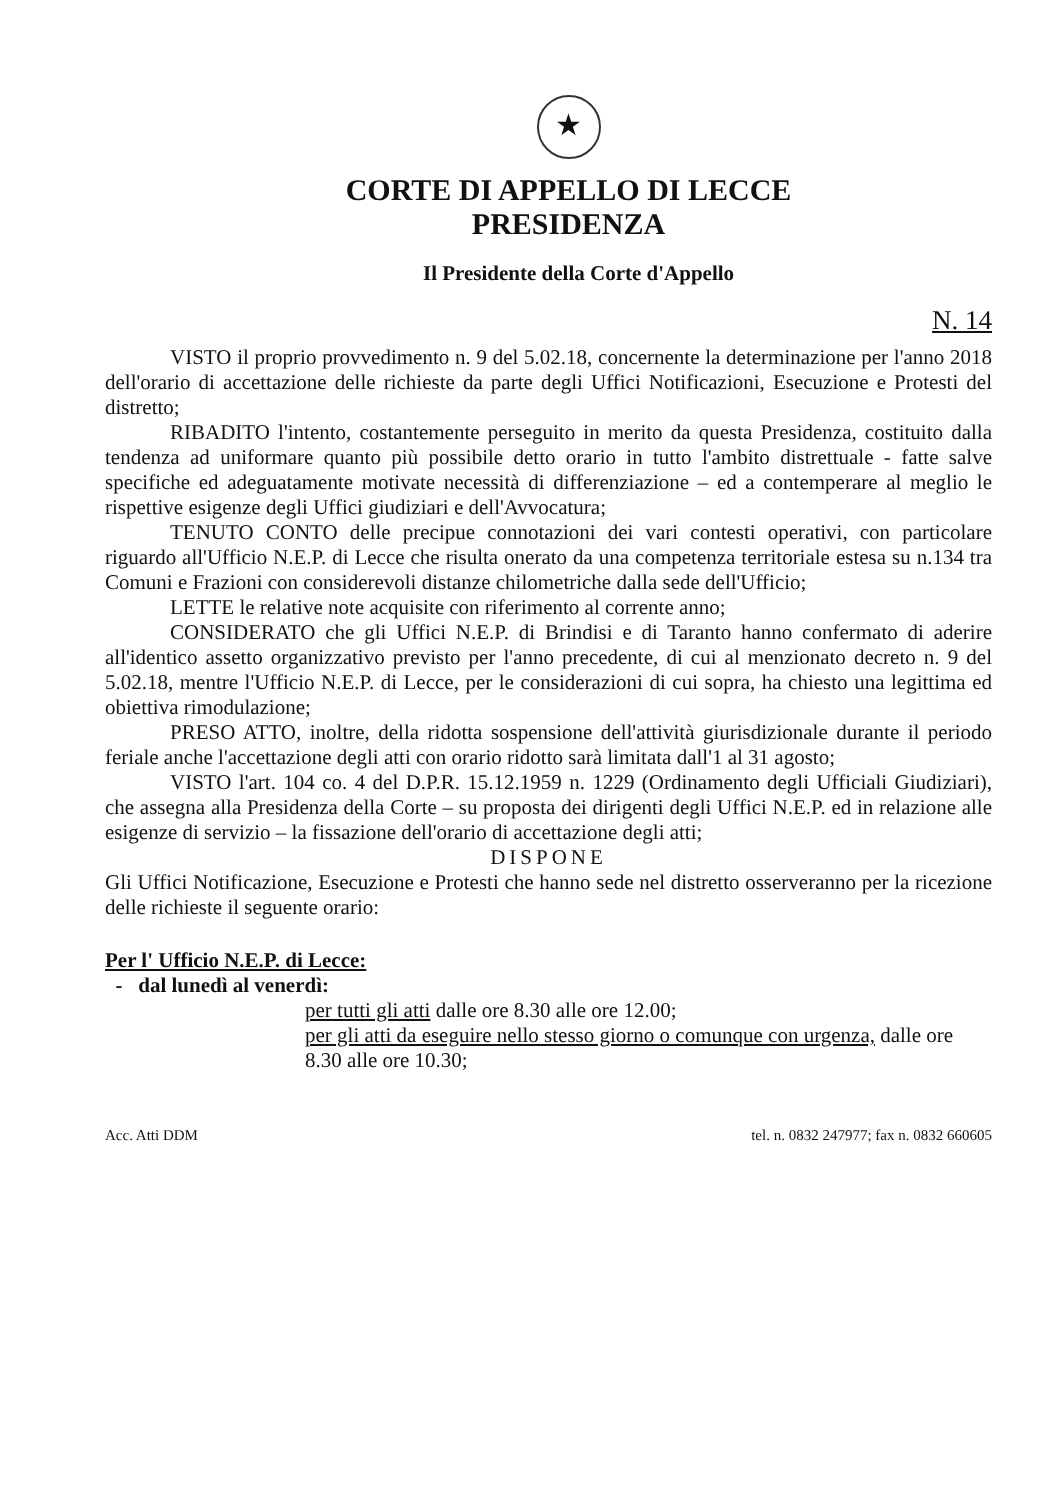★
CORTE DI APPELLO DI LECCE
PRESIDENZA
Il Presidente della Corte d'Appello
N. 14
VISTO il proprio provvedimento n. 9 del 5.02.18, concernente la determinazione per l'anno 2018 dell'orario di accettazione delle richieste da parte degli Uffici Notificazioni, Esecuzione e Protesti del distretto;
RIBADITO l'intento, costantemente perseguito in merito da questa Presidenza, costituito dalla tendenza ad uniformare quanto più possibile detto orario in tutto l'ambito distrettuale - fatte salve specifiche ed adeguatamente motivate necessità di differenziazione – ed a contemperare al meglio le rispettive esigenze degli Uffici giudiziari e dell'Avvocatura;
TENUTO CONTO delle precipue connotazioni dei vari contesti operativi, con particolare riguardo all'Ufficio N.E.P. di Lecce che risulta onerato da una competenza territoriale estesa su n.134 tra Comuni e Frazioni con considerevoli distanze chilometriche dalla sede dell'Ufficio;
LETTE le relative note acquisite con riferimento al corrente anno;
CONSIDERATO che gli Uffici N.E.P. di Brindisi e di Taranto hanno confermato di aderire all'identico assetto organizzativo previsto per l'anno precedente, di cui al menzionato decreto n. 9 del 5.02.18, mentre l'Ufficio N.E.P. di Lecce, per le considerazioni di cui sopra, ha chiesto una legittima ed obiettiva rimodulazione;
PRESO ATTO, inoltre, della ridotta sospensione dell'attività giurisdizionale durante il periodo feriale anche l'accettazione degli atti con orario ridotto sarà limitata dall'1 al 31 agosto;
VISTO l'art. 104 co. 4 del D.P.R. 15.12.1959 n. 1229 (Ordinamento degli Ufficiali Giudiziari), che assegna alla Presidenza della Corte – su proposta dei dirigenti degli Uffici N.E.P. ed in relazione alle esigenze di servizio – la fissazione dell'orario di accettazione degli atti;
DISPONE
Gli Uffici Notificazione, Esecuzione e Protesti che hanno sede nel distretto osserveranno per la ricezione delle richieste il seguente orario:
Per l' Ufficio N.E.P. di Lecce:
- dal lunedì al venerdì:
per tutti gli atti dalle ore 8.30 alle ore 12.00;
per gli atti da eseguire nello stesso giorno o comunque con urgenza, dalle ore 8.30 alle ore 10.30;
Acc. Atti DDM tel. n. 0832 247977; fax n. 0832 660605